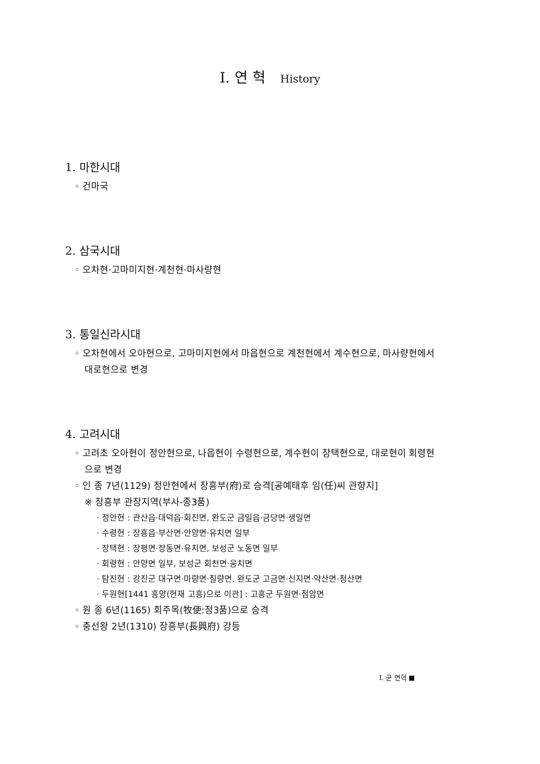Ⅰ. 연 혁 History
1. 마한시대
◦ 건마국
2. 삼국시대
◦ 오차현·고마미지현·계천현·마사량현
3. 통일신라시대
◦ 오차현에서 오아현으로, 고마미지현에서 마읍현으로 계천현에서 계수현으로, 마사량현에서 대로현으로 변경
4. 고려시대
◦ 고려초 오아현이 정안현으로, 나읍현이 수령현으로, 계수현이 장택현으로, 대로현이 회령현으로 변경
◦ 인 종 7년(1129) 정안현에서 장흥부(府)로 승격[공예태후 임(任)씨 관향지]
※ 장흥부 관장지역(부사-종3품)
· 정안현 : 관산읍·대덕읍·회진면, 완도군 금일읍·금당면·생일면
· 수령현 : 장흥읍·부산면·안양면·유치면 일부
· 장택현 : 장평면·장동면·유치면, 보성군 노동면 일부
· 회령현 : 안양면 일부, 보성군 회천면·웅치면
· 탐진현 : 강진군 대구면·마량면·칠량면, 완도군 고금면·신지면·약산면·청산면
· 두원현[1441 흥양(현재 고흥)으로 이관] : 고흥군 두원면·점암면
◦ 원 종 6년(1165) 회주목(牧使:정3품)으로 승격
◦ 충선왕 2년(1310) 장흥부(長興府) 강등
Ⅰ. 군 연혁 ■